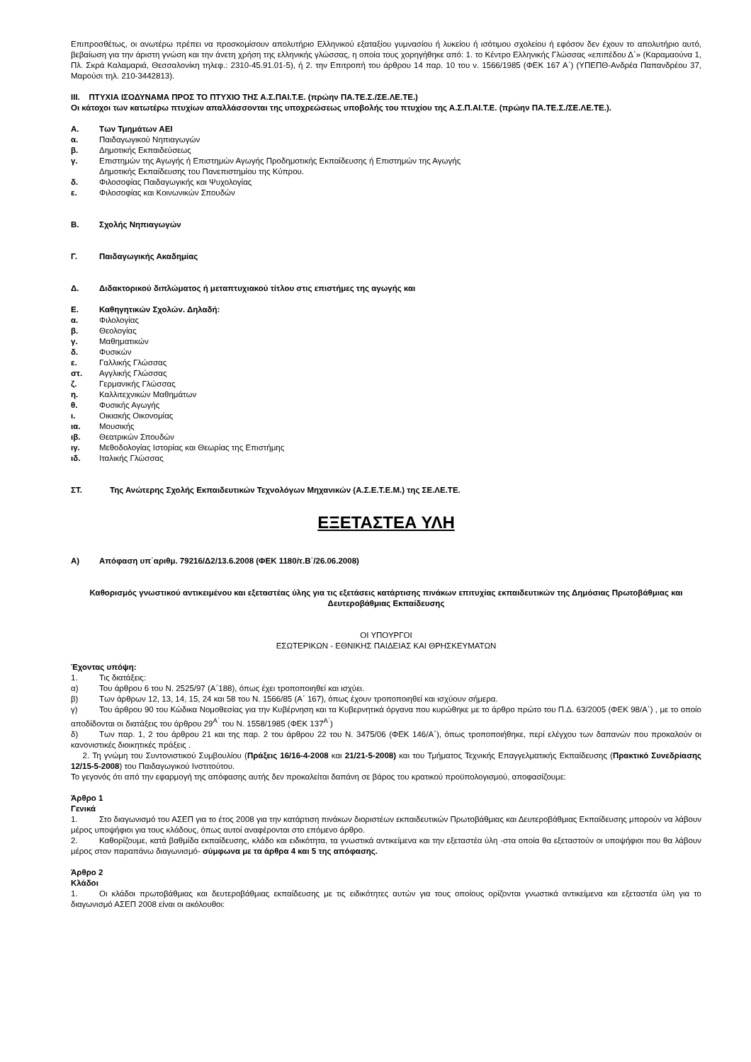Επιπροσθέτως, οι ανωτέρω πρέπει να προσκομίσουν απολυτήριο Ελληνικού εξαταξίου γυμνασίου ή λυκείου ή ισότιμου σχολείου ή εφόσον δεν έχουν το απολυτήριο αυτό, βεβαίωση για την άριστη γνώση και την άνετη χρήση της ελληνικής γλώσσας, η οποία τους χορηγήθηκε από: 1. το Κέντρο Ελληνικής Γλώσσας «επιπέδου Δ΄» (Καραμαούνα 1, Πλ. Σκρά Καλαμαριά, Θεσσαλονίκη τηλεφ.: 2310-45.91.01-5), ή 2. την Επιτροπή του άρθρου 14 παρ. 10 του ν. 1566/1985 (ΦΕΚ 167 Α΄) (ΥΠΕΠΘ-Ανδρέα Παπανδρέου 37, Μαρούσι τηλ. 210-3442813).
III. ΠΤΥΧΙΑ ΙΣΟΔΥΝΑΜΑ ΠΡΟΣ ΤΟ ΠΤΥΧΙΟ ΤΗΣ Α.Σ.ΠΑΙ.Τ.Ε. (πρώην ΠΑ.ΤΕ.Σ./ΣΕ.ΛΕ.ΤΕ.)
Οι κάτοχοι των κατωτέρω πτυχίων απαλλάσσονται της υποχρεώσεως υποβολής του πτυχίου της Α.Σ.Π.ΑΙ.Τ.Ε. (πρώην ΠΑ.ΤΕ.Σ./ΣΕ.ΛΕ.ΤΕ.).
Α. Των Τμημάτων ΑΕΙ
α. Παιδαγωγικού Νηπιαγωγών
β. Δημοτικής Εκπαιδεύσεως
γ. Επιστημών της Αγωγής ή Επιστημών Αγωγής Προδημοτικής Εκπαίδευσης ή Επιστημών της Αγωγής
Δημοτικής Εκπαίδευσης του Πανεπιστημίου της Κύπρου.
δ. Φιλοσοφίας Παιδαγωγικής και Ψυχολογίας
ε. Φιλοσοφίας και Κοινωνικών Σπουδών
Β. Σχολής Νηπιαγωγών
Γ. Παιδαγωγικής Ακαδημίας
Δ. Διδακτορικού διπλώματος ή μεταπτυχιακού τίτλου στις επιστήμες της αγωγής και
Ε. Καθηγητικών Σχολών. Δηλαδή:
α. Φιλολογίας
β. Θεολογίας
γ. Μαθηματικών
δ. Φυσικών
ε. Γαλλικής Γλώσσας
στ. Αγγλικής Γλώσσας
ζ. Γερμανικής Γλώσσας
η. Καλλιτεχνικών Μαθημάτων
θ. Φυσικής Αγωγής
ι. Οικιακής Οικονομίας
ια. Μουσικής
ιβ. Θεατρικών Σπουδών
ιγ. Μεθοδολογίας Ιστορίας και Θεωρίας της Επιστήμης
ιδ. Ιταλικής Γλώσσας
ΣΤ. Της Ανώτερης Σχολής Εκπαιδευτικών Τεχνολόγων Μηχανικών (Α.Σ.Ε.Τ.Ε.Μ.) της ΣΕ.ΛΕ.ΤΕ.
ΕΞΕΤΑΣΤΕΑ ΥΛΗ
Α) Απόφαση υπ΄αριθμ. 79216/Δ2/13.6.2008 (ΦΕΚ 1180/τ.Β΄/26.06.2008)
Καθορισμός γνωστικού αντικειμένου και εξεταστέας ύλης για τις εξετάσεις κατάρτισης πινάκων επιτυχίας εκπαιδευτικών της Δημόσιας Πρωτοβάθμιας και Δευτεροβάθμιας Εκπαίδευσης
ΟΙ ΥΠΟΥΡΓΟΙ
ΕΣΩΤΕΡΙΚΩΝ - ΕΘΝΙΚΗΣ ΠΑΙΔΕΙΑΣ ΚΑΙ ΘΡΗΣΚΕΥΜΑΤΩΝ
Έχοντας υπόψη:
1. Τις διατάξεις:
α) Του άρθρου 6 του Ν. 2525/97 (Α΄188), όπως έχει τροποποιηθεί και ισχύει.
β) Των άρθρων 12, 13, 14, 15, 24 και 58 του Ν. 1566/85 (Α΄ 167), όπως έχουν τροποποιηθεί και ισχύουν σήμερα.
γ) Του άρθρου 90 του Κώδικα Νομοθεσίας για την Κυβέρνηση και τα Κυβερνητικά όργανα που κυρώθηκε με το άρθρο πρώτο του Π.Δ. 63/2005 (ΦΕΚ 98/Α΄) , με το οποίο αποδίδονται οι διατάξεις του άρθρου 29<sup>Α΄</sup> του Ν. 1558/1985 (ΦΕΚ 137<sup>Α΄</sup>)
δ) Των παρ. 1, 2 του άρθρου 21 και της παρ. 2 του άρθρου 22 του Ν. 3475/06 (ΦΕΚ 146/Α΄), όπως τροποποιήθηκε, περί ελέγχου των δαπανών που προκαλούν οι κανονιστικές διοικητικές πράξεις .
2. Τη γνώμη του Συντονιστικού Συμβουλίου (Πράξεις 16/16-4-2008 και 21/21-5-2008) και του Τμήματος Τεχνικής Επαγγελματικής Εκπαίδευσης (Πρακτικό Συνεδρίασης 12/15-5-2008) του Παιδαγωγικού Ινστιτούτου.
Το γεγονός ότι από την εφαρμογή της απόφασης αυτής δεν προκαλείται δαπάνη σε βάρος του κρατικού προϋπολογισμού, αποφασίζουμε:
Άρθρο 1
Γενικά
1. Στο διαγωνισμό του ΑΣΕΠ για το έτος 2008 για την κατάρτιση πινάκων διοριστέων εκπαιδευτικών Πρωτοβάθμιας και Δευτεροβάθμιας Εκπαίδευσης μπορούν να λάβουν μέρος υποψήφιοι για τους κλάδους, όπως αυτοί αναφέρονται στο επόμενο άρθρο.
2. Καθορίζουμε, κατά βαθμίδα εκπαίδευσης, κλάδο και ειδικότητα, τα γνωστικά αντικείμενα και την εξεταστέα ύλη -στα οποία θα εξεταστούν οι υποψήφιοι που θα λάβουν μέρος στον παραπάνω διαγωνισμό- σύμφωνα με τα άρθρα 4 και 5 της απόφασης.
Άρθρο 2
Κλάδοι
1. Οι κλάδοι πρωτοβάθμιας και δευτεροβάθμιας εκπαίδευσης με τις ειδικότητες αυτών για τους οποίους ορίζονται γνωστικά αντικείμενα και εξεταστέα ύλη για το διαγωνισμό ΑΣΕΠ 2008 είναι οι ακόλουθοι: